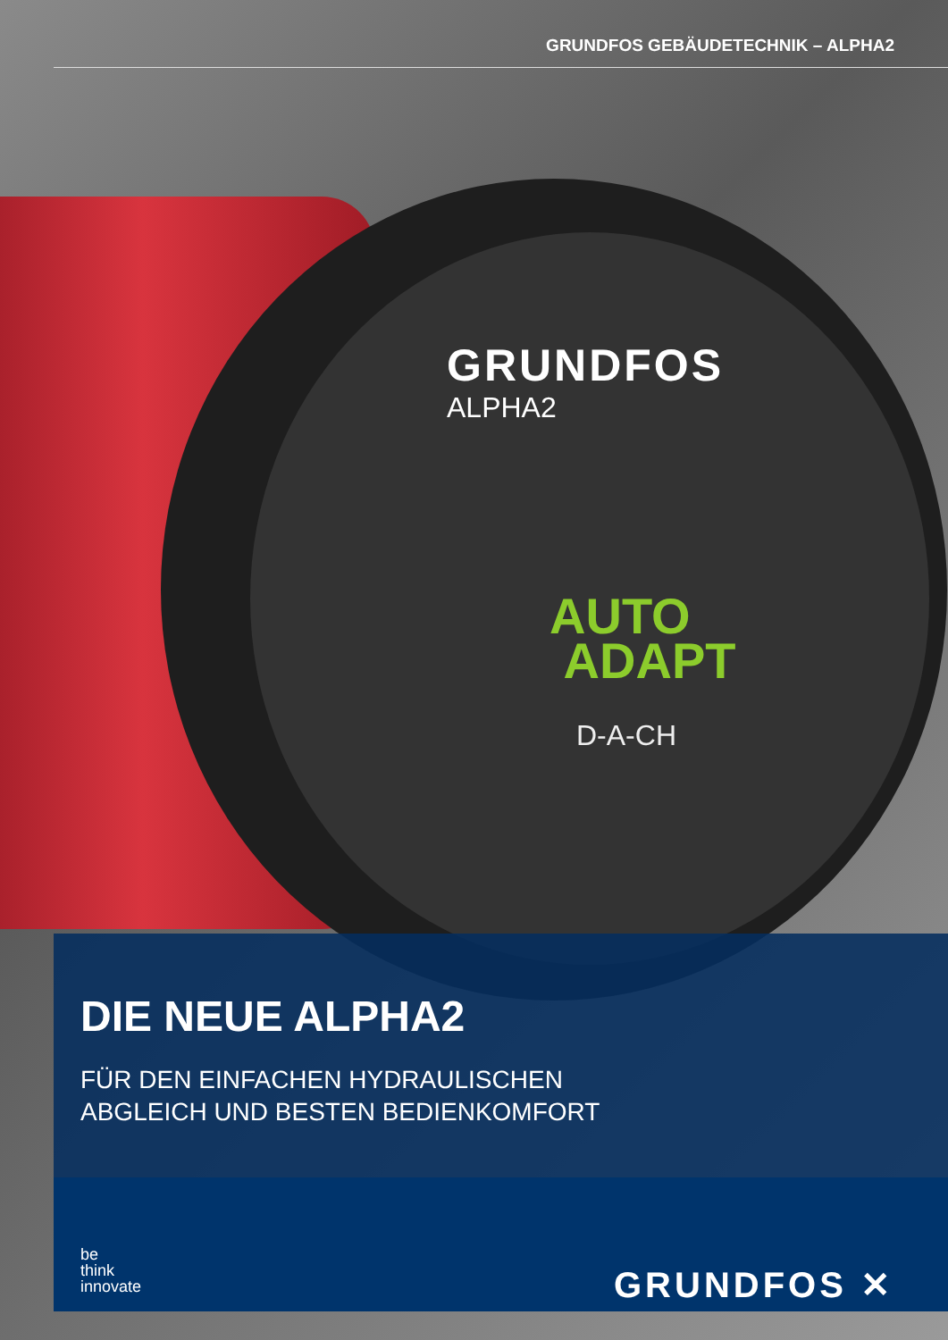GRUNDFOS GEBÄUDETECHNIK – ALPHA2
GRUNDFOS
ALPHA2
AUTO
ADAPT
D-A-CH
DIE NEUE ALPHA2
FÜR DEN EINFACHEN HYDRAULISCHEN
ABGLEICH UND BESTEN BEDIENKOMFORT
be
think
innovate
GRUNDFOS ✕